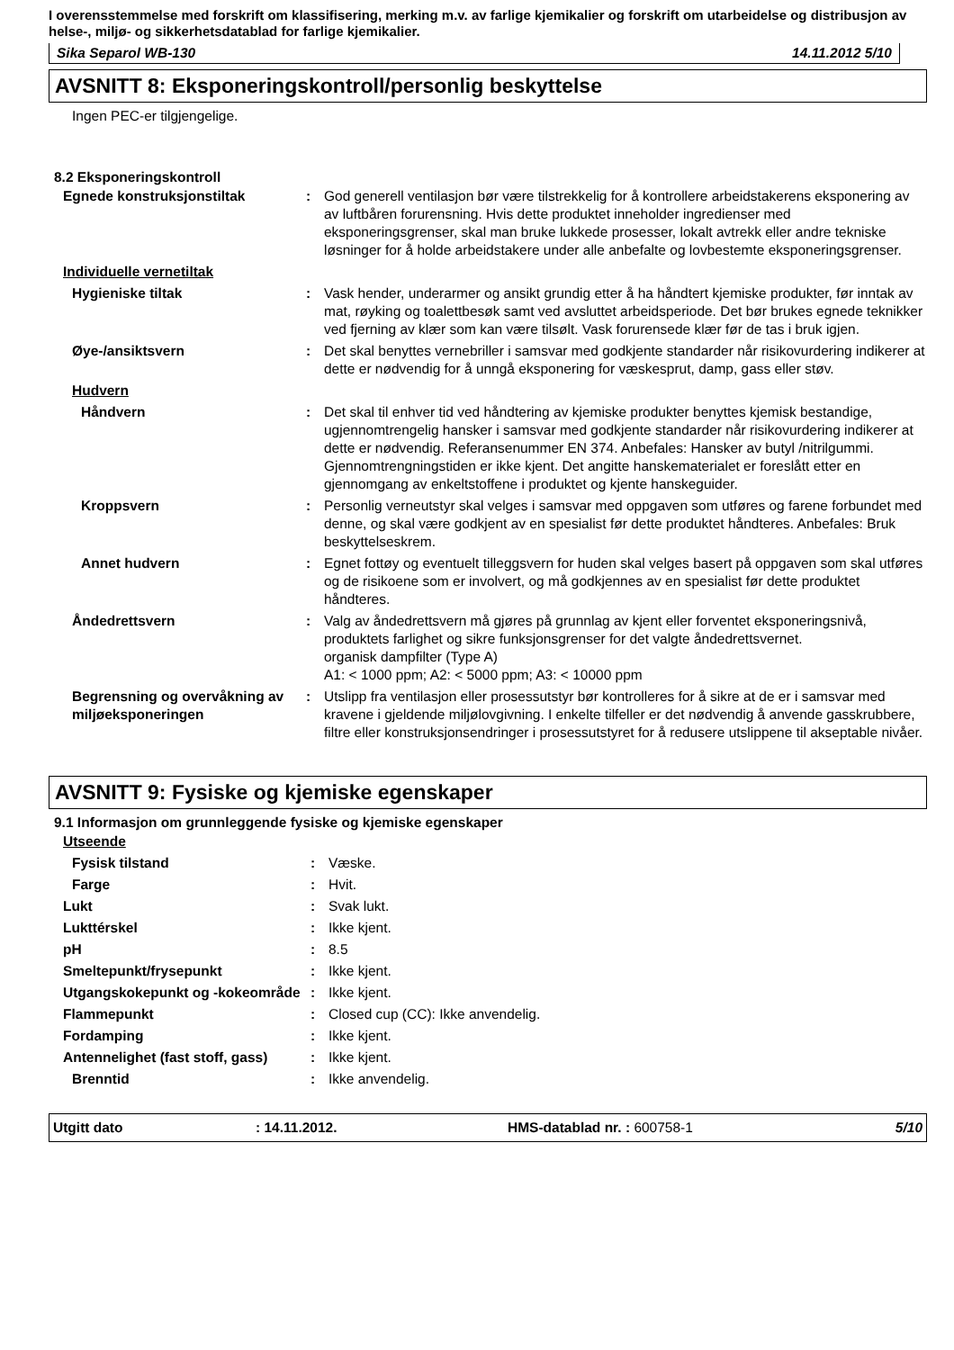I overensstemmelse med forskrift om klassifisering, merking m.v. av farlige kjemikalier og forskrift om utarbeidelse og distribusjon av helse-, miljø- og sikkerhetsdatablad for farlige kjemikalier.
Sika Separol WB-130 14.11.2012 5/10
AVSNITT 8: Eksponeringskontroll/personlig beskyttelse
Ingen PEC-er tilgjengelige.
8.2 Eksponeringskontroll
| Egnede konstruksjonstiltak | : | God generell ventilasjon bør være tilstrekkelig for å kontrollere arbeidstakerens eksponering av av luftbåren forurensning. Hvis dette produktet inneholder ingredienser med eksponeringsgrenser, skal man bruke lukkede prosesser, lokalt avtrekk eller andre tekniske løsninger for å holde arbeidstakere under alle anbefalte og lovbestemte eksponeringsgrenser. |
| Individuelle vernetiltak | | |
| Hygieniske tiltak | : | Vask hender, underarmer og ansikt grundig etter å ha håndtert kjemiske produkter, før inntak av mat, røyking og toalettbesøk samt ved avsluttet arbeidsperiode. Det bør brukes egnede teknikker ved fjerning av klær som kan være tilsølt. Vask forurensede klær før de tas i bruk igjen. |
| Øye-/ansiktsvern | : | Det skal benyttes vernebriller i samsvar med godkjente standarder når risikovurdering indikerer at dette er nødvendig for å unngå eksponering for væskesprut, damp, gass eller støv. |
| Hudvern | | |
| Håndvern | : | Det skal til enhver tid ved håndtering av kjemiske produkter benyttes kjemisk bestandige, ugjennomtrengelig hansker i samsvar med godkjente standarder når risikovurdering indikerer at dette er nødvendig. Referansenummer EN 374. Anbefales: Hansker av butyl /nitrilgummi. Gjennomtrengningstiden er ikke kjent. Det angitte hanskematerialet er foreslått etter en gjennomgang av enkeltstoffene i produktet og kjente hanskeguider. |
| Kroppsvern | : | Personlig verneutstyr skal velges i samsvar med oppgaven som utføres og farene forbundet med denne, og skal være godkjent av en spesialist før dette produktet håndteres. Anbefales: Bruk beskyttelseskrem. |
| Annet hudvern | : | Egnet fottøy og eventuelt tilleggsvern for huden skal velges basert på oppgaven som skal utføres og de risikoene som er involvert, og må godkjennes av en spesialist før dette produktet håndteres. |
| Åndedrettsvern | : | Valg av åndedrettsvern må gjøres på grunnlag av kjent eller forventet eksponeringsnivå, produktets farlighet og sikre funksjonsgrenser for det valgte åndedrettsvernet. organisk dampfilter (Type A) A1: < 1000 ppm; A2: < 5000 ppm; A3: < 10000 ppm |
| Begrensning og overvåkning av miljøeksponeringen | : | Utslipp fra ventilasjon eller prosessutstyr bør kontrolleres for å sikre at de er i samsvar med kravene i gjeldende miljølovgivning. I enkelte tilfeller er det nødvendig å anvende gasskrubbere, filtre eller konstruksjonsendringer i prosessutstyret for å redusere utslippene til akseptable nivåer. |
AVSNITT 9: Fysiske og kjemiske egenskaper
9.1 Informasjon om grunnleggende fysiske og kjemiske egenskaper
| Utseende | | |
| Fysisk tilstand | : | Væske. |
| Farge | : | Hvit. |
| Lukt | : | Svak lukt. |
| Lukttérskel | : | Ikke kjent. |
| pH | : | 8.5 |
| Smeltepunkt/frysepunkt | : | Ikke kjent. |
| Utgangskokepunkt og -kokeområde | : | Ikke kjent. |
| Flammepunkt | : | Closed cup (CC): Ikke anvendelig. |
| Fordamping | : | Ikke kjent. |
| Antennelighet (fast stoff, gass) | : | Ikke kjent. |
| Brenntid | : | Ikke anvendelig. |
Utgitt dato: 14.11.2012. HMS-datablad nr. : 600758-1 5/10